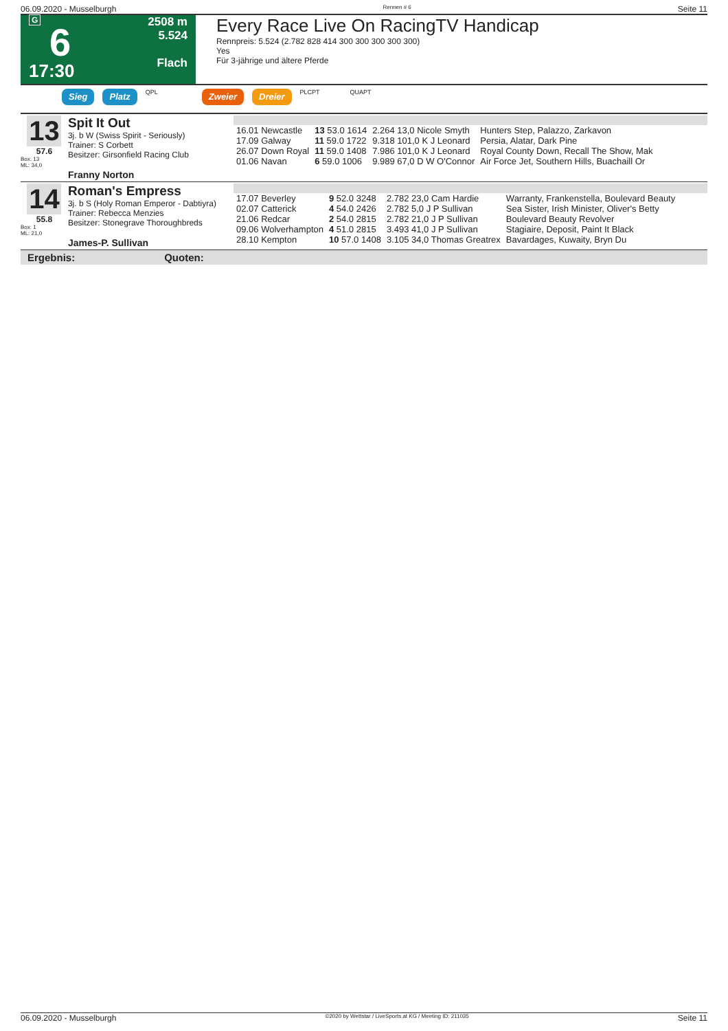06.09.2020 - Musselburgh Rennen # 6 Seite 11
G
6
17:30
2508 m
5.524
Flach
Every Race Live On RacingTV Handicap
Rennpreis: 5.524 (2.782 828 414 300 300 300 300 300)
Yes
Für 3-jährige und ältere Pferde
Sieg Platz QPL Zweier Dreier PLCPT QUAPT
13
57.6
Box: 13
ML: 34,0
Spit It Out
3j. b W (Swiss Spirit - Seriously)
Trainer: S Corbett
Besitzer: Girsonfield Racing Club
Franny Norton
| 16.01 Newcastle | 13 53.0 1614 | 2.264 13,0 Nicole Smyth | Hunters Step, Palazzo, Zarkavon |
| 17.09 Galway | 11 59.0 1722 | 9.318 101,0 K J Leonard | Persia, Alatar, Dark Pine |
| 26.07 Down Royal | 11 59.0 1408 | 7.986 101,0 K J Leonard | Royal County Down, Recall The Show, Mak |
| 01.06 Navan | 6 59.0 1006 | 9.989 67,0 D W O'Connor | Air Force Jet, Southern Hills, Buachaill Or |
14
55.8
Box: 1
ML: 21,0
Roman's Empress
3j. b S (Holy Roman Emperor - Dabtiyra)
Trainer: Rebecca Menzies
Besitzer: Stonegrave Thoroughbreds
James-P. Sullivan
| 17.07 Beverley | 9 52.0 3248 | 2.782 23,0 Cam Hardie | Warranty, Frankenstella, Boulevard Beauty |
| 02.07 Catterick | 4 54.0 2426 | 2.782 5,0 J P Sullivan | Sea Sister, Irish Minister, Oliver's Betty |
| 21.06 Redcar | 2 54.0 2815 | 2.782 21,0 J P Sullivan | Boulevard Beauty Revolver |
| 09.06 Wolverhampton | 4 51.0 2815 | 3.493 41,0 J P Sullivan | Stagiaire, Deposit, Paint It Black |
| 28.10 Kempton | 10 57.0 1408 | 3.105 34,0 Thomas Greatrex | Bavardages, Kuwaity, Bryn Du |
Ergebnis: Quoten:
06.09.2020 - Musselburgh ©2020 by Wettstar / LiveSports.at KG / Meeting ID: 211035 Seite 11